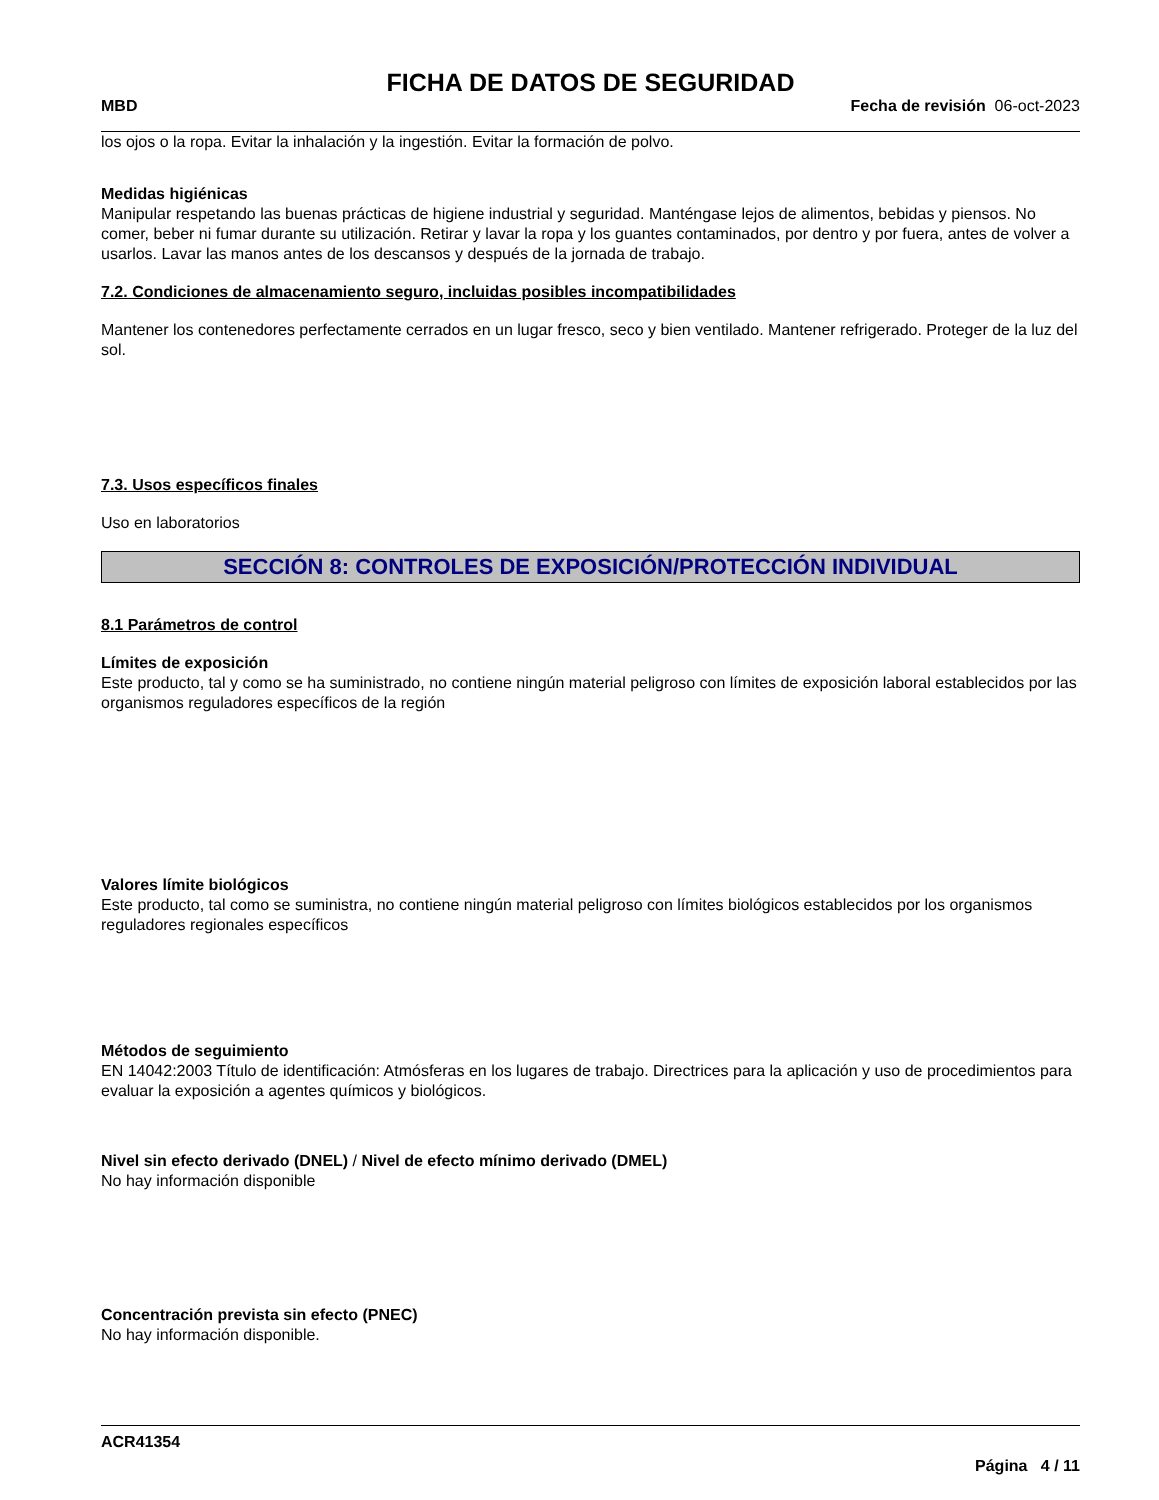FICHA DE DATOS DE SEGURIDAD
MBD Fecha de revisión 06-oct-2023
los ojos o la ropa. Evitar la inhalación y la ingestión. Evitar la formación de polvo.
Medidas higiénicas
Manipular respetando las buenas prácticas de higiene industrial y seguridad. Manténgase lejos de alimentos, bebidas y piensos. No comer, beber ni fumar durante su utilización. Retirar y lavar la ropa y los guantes contaminados, por dentro y por fuera, antes de volver a usarlos. Lavar las manos antes de los descansos y después de la jornada de trabajo.
7.2. Condiciones de almacenamiento seguro, incluidas posibles incompatibilidades
Mantener los contenedores perfectamente cerrados en un lugar fresco, seco y bien ventilado. Mantener refrigerado. Proteger de la luz del sol.
7.3. Usos específicos finales
Uso en laboratorios
SECCIÓN 8: CONTROLES DE EXPOSICIÓN/PROTECCIÓN INDIVIDUAL
8.1 Parámetros de control
Límites de exposición
Este producto, tal y como se ha suministrado, no contiene ningún material peligroso con límites de exposición laboral establecidos por las organismos reguladores específicos de la región
Valores límite biológicos
Este producto, tal como se suministra, no contiene ningún material peligroso con límites biológicos establecidos por los organismos reguladores regionales específicos
Métodos de seguimiento
EN 14042:2003 Título de identificación: Atmósferas en los lugares de trabajo. Directrices para la aplicación y uso de procedimientos para evaluar la exposición a agentes químicos y biológicos.
Nivel sin efecto derivado (DNEL) / Nivel de efecto mínimo derivado (DMEL)
No hay información disponible
Concentración prevista sin efecto (PNEC)
No hay información disponible.
ACR41354
Página 4 / 11